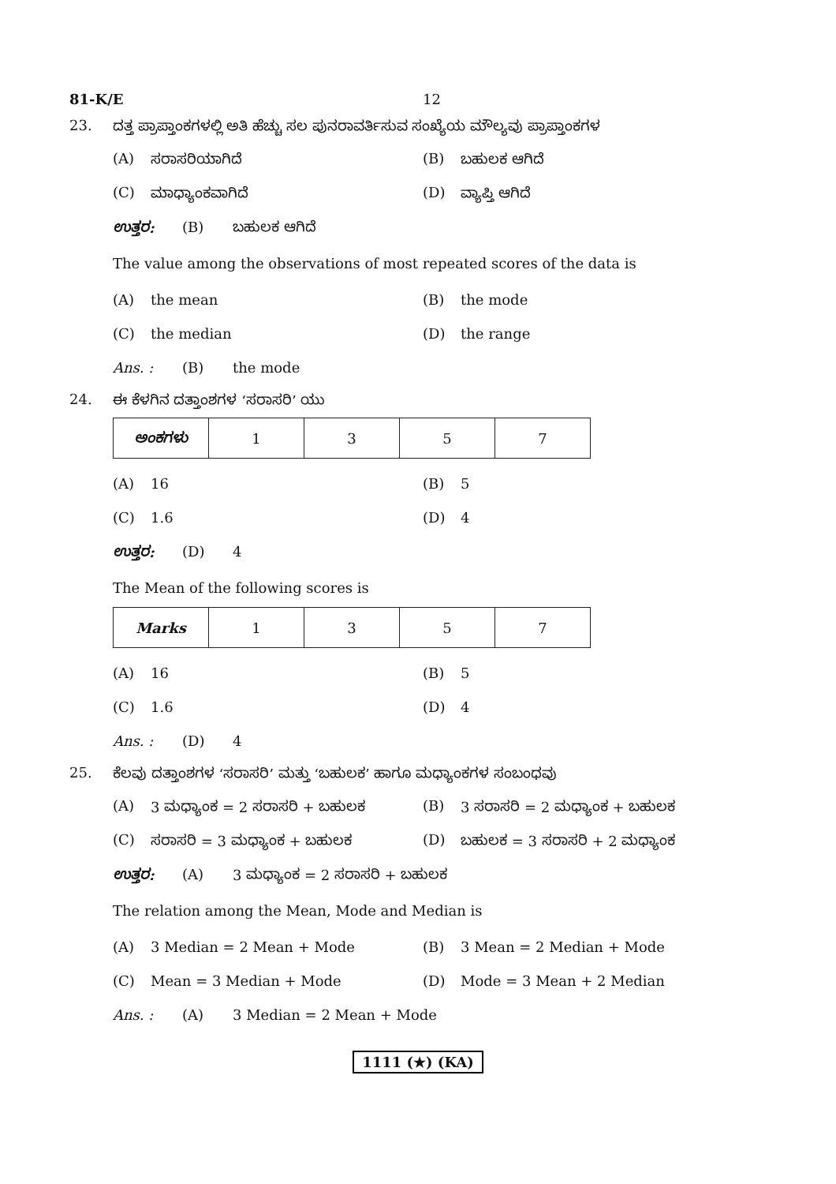81-K/E 12
23. ದತ್ತ ಪ್ರಾಪ್ತಾಂಕಗಳಲ್ಲಿ ಅತಿ ಹೆಚ್ಚು ಸಲ ಪುನರಾವರ್ತಿಸುವ ಸಂಖ್ಯೆಯ ಮೌಲ್ಯವು ಪ್ರಾಪ್ತಾಂಕಗಳ
(A) ಸರಾಸರಿಯಾಗಿದೆ (B) ಬಹುಲಕ ಆಗಿದೆ
(C) ಮಾಧ್ಯಾಂಕವಾಗಿದೆ (D) ವ್ಯಾಪ್ತಿ ಆಗಿದೆ
ಉತ್ತರ: (B) ಬಹುಲಕ ಆಗಿದೆ
The value among the observations of most repeated scores of the data is
(A) the mean (B) the mode
(C) the median (D) the range
Ans. : (B) the mode
24. ಈ ಕೆಳಗಿನ ದತ್ತಾಂಶಗಳ ‘ಸರಾಸರಿ’ ಯು
| ಅಂಕಗಳು | 1 | 3 | 5 | 7 |
(A) 16 (B) 5
(C) 1.6 (D) 4
ಉತ್ತರ: (D) 4
The Mean of the following scores is
| Marks | 1 | 3 | 5 | 7 |
(A) 16 (B) 5
(C) 1.6 (D) 4
Ans. : (D) 4
25. ಕೆಲವು ದತ್ತಾಂಶಗಳ ‘ಸರಾಸರಿ’ ಮತ್ತು ‘ಬಹುಲಕ’ ಹಾಗೂ ಮಧ್ಯಾಂಕಗಳ ಸಂಬಂಧವು
(A) 3 ಮಧ್ಯಾಂಕ = 2 ಸರಾಸರಿ + ಬಹುಲಕ (B) 3 ಸರಾಸರಿ = 2 ಮಧ್ಯಾಂಕ + ಬಹುಲಕ
(C) ಸರಾಸರಿ = 3 ಮಧ್ಯಾಂಕ + ಬಹುಲಕ (D) ಬಹುಲಕ = 3 ಸರಾಸರಿ + 2 ಮಧ್ಯಾಂಕ
ಉತ್ತರ: (A) 3 ಮಧ್ಯಾಂಕ = 2 ಸರಾಸರಿ + ಬಹುಲಕ
The relation among the Mean, Mode and Median is
(A) 3 Median = 2 Mean + Mode (B) 3 Mean = 2 Median + Mode
(C) Mean = 3 Median + Mode (D) Mode = 3 Mean + 2 Median
Ans. : (A) 3 Median = 2 Mean + Mode
1111 (★) (KA)